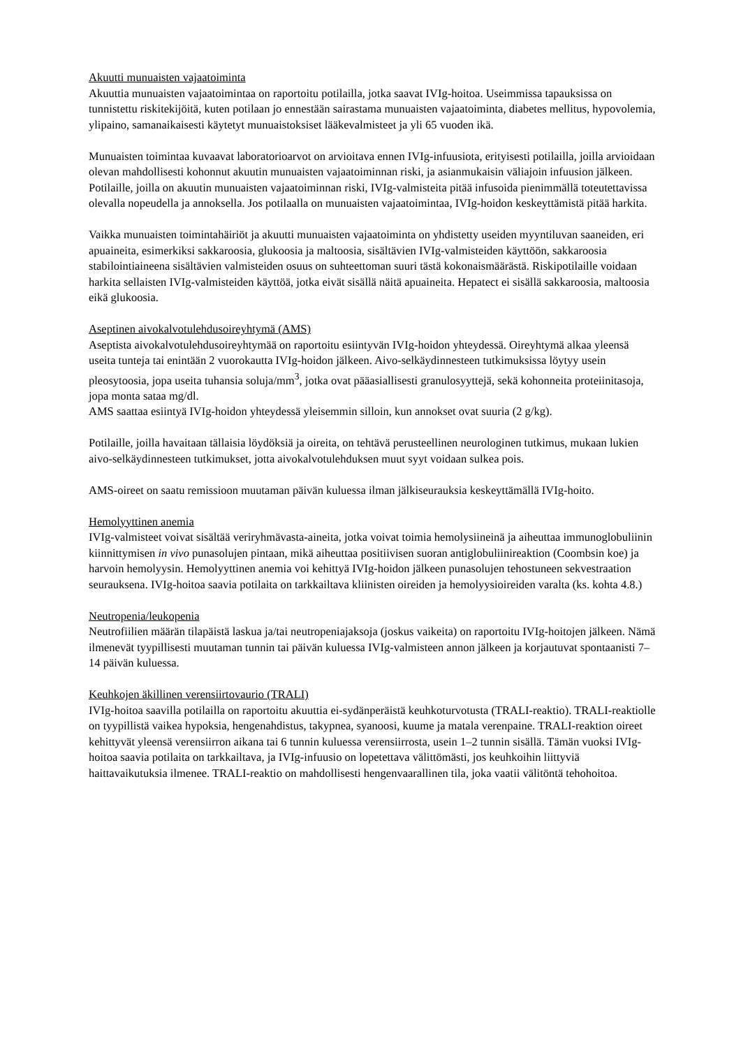Akuutti munuaisten vajaatoiminta
Akuuttia munuaisten vajaatoimintaa on raportoitu potilailla, jotka saavat IVIg-hoitoa. Useimmissa tapauksissa on tunnistettu riskitekijöitä, kuten potilaan jo ennestään sairastama munuaisten vajaatoiminta, diabetes mellitus, hypovolemia, ylipaino, samanaikaisesti käytetyt munuaistoksiset lääkevalmisteet ja yli 65 vuoden ikä.
Munuaisten toimintaa kuvaavat laboratorioarvot on arvioitava ennen IVIg-infuusiota, erityisesti potilailla, joilla arvioidaan olevan mahdollisesti kohonnut akuutin munuaisten vajaatoiminnan riski, ja asianmukaisin väliajoin infuusion jälkeen. Potilaille, joilla on akuutin munuaisten vajaatoiminnan riski, IVIg-valmisteita pitää infusoida pienimmällä toteutettavissa olevalla nopeudella ja annoksella. Jos potilaalla on munuaisten vajaatoimintaa, IVIg-hoidon keskeyttämistä pitää harkita.
Vaikka munuaisten toimintahäiriöt ja akuutti munuaisten vajaatoiminta on yhdistetty useiden myyntiluvan saaneiden, eri apuaineita, esimerkiksi sakkaroosia, glukoosia ja maltoosia, sisältävien IVIg-valmisteiden käyttöön, sakkaroosia stabilointiaineena sisältävien valmisteiden osuus on suhteettoman suuri tästä kokonaismäärästä. Riskipotilaille voidaan harkita sellaisten IVIg-valmisteiden käyttöä, jotka eivät sisällä näitä apuaineita. Hepatect ei sisällä sakkaroosia, maltoosia eikä glukoosia.
Aseptinen aivokalvotulehdusoireyhtymä (AMS)
Aseptista aivokalvotulehdusoireyhtymää on raportoitu esiintyvän IVIg-hoidon yhteydessä. Oireyhtymä alkaa yleensä useita tunteja tai enintään 2 vuorokautta IVIg-hoidon jälkeen. Aivo-selkäydinnesteen tutkimuksissa löytyy usein pleosytoosia, jopa useita tuhansia soluja/mm<sup>3</sup>, jotka ovat pääasiallisesti granulosyyttejä, sekä kohonneita proteiinitasoja, jopa monta sataa mg/dl.
AMS saattaa esiintyä IVIg-hoidon yhteydessä yleisemmin silloin, kun annokset ovat suuria (2 g/kg).
Potilaille, joilla havaitaan tällaisia löydöksiä ja oireita, on tehtävä perusteellinen neurologinen tutkimus, mukaan lukien aivo-selkäydinnesteen tutkimukset, jotta aivokalvotulehduksen muut syyt voidaan sulkea pois.
AMS-oireet on saatu remissioon muutaman päivän kuluessa ilman jälkiseurauksia keskeyttämällä IVIg-hoito.
Hemolyyttinen anemia
IVIg-valmisteet voivat sisältää veriryhmävasta-aineita, jotka voivat toimia hemolysiineinä ja aiheuttaa immunoglobuliinin kiinnittymisen in vivo punasolujen pintaan, mikä aiheuttaa positiivisen suoran antiglobuliinireaktion (Coombsin koe) ja harvoin hemolyysin. Hemolyyttinen anemia voi kehittyä IVIg-hoidon jälkeen punasolujen tehostuneen sekvestraation seurauksena. IVIg-hoitoa saavia potilaita on tarkkailtava kliinisten oireiden ja hemolyysioireiden varalta (ks. kohta 4.8.)
Neutropenia/leukopenia
Neutrofiilien määrän tilapäistä laskua ja/tai neutropeniajaksoja (joskus vaikeita) on raportoitu IVIg-hoitojen jälkeen. Nämä ilmenevät tyypillisesti muutaman tunnin tai päivän kuluessa IVIg-valmisteen annon jälkeen ja korjautuvat spontaanisti 7–14 päivän kuluessa.
Keuhkojen äkillinen verensiirtovaurio (TRALI)
IVIg-hoitoa saavilla potilailla on raportoitu akuuttia ei-sydänperäistä keuhkoturvotusta (TRALI-reaktio). TRALI-reaktiolle on tyypillistä vaikea hypoksia, hengenahdistus, takypnea, syanoosi, kuume ja matala verenpaine. TRALI-reaktion oireet kehittyvät yleensä verensiirron aikana tai 6 tunnin kuluessa verensiirrosta, usein 1–2 tunnin sisällä. Tämän vuoksi IVIg-hoitoa saavia potilaita on tarkkailtava, ja IVIg-infuusio on lopetettava välittömästi, jos keuhkoihin liittyviä haittavaikutuksia ilmenee. TRALI-reaktio on mahdollisesti hengenvaarallinen tila, joka vaatii välitöntä tehohoitoa.